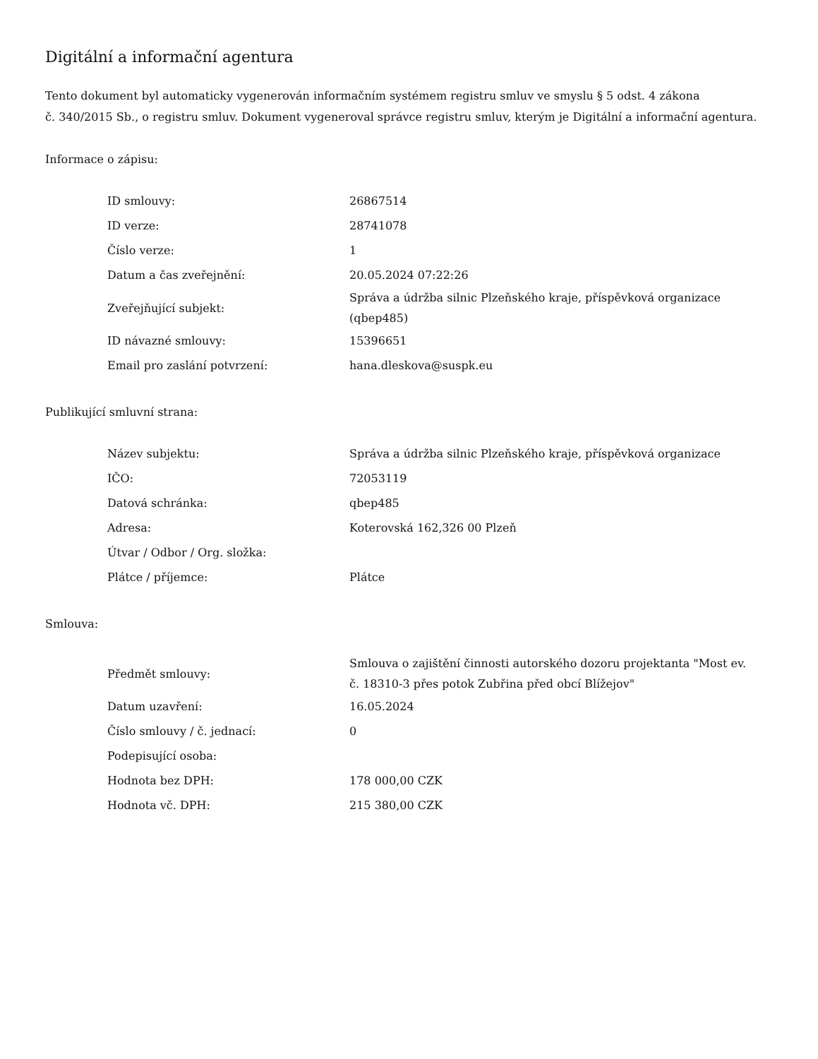Digitální a informační agentura
Tento dokument byl automaticky vygenerován informačním systémem registru smluv ve smyslu § 5 odst. 4 zákona
č. 340/2015 Sb., o registru smluv. Dokument vygeneroval správce registru smluv, kterým je Digitální a informační agentura.
Informace o zápisu:
| ID smlouvy: | 26867514 |
| ID verze: | 28741078 |
| Číslo verze: | 1 |
| Datum a čas zveřejnění: | 20.05.2024 07:22:26 |
| Zveřejňující subjekt: | Správa a údržba silnic Plzeňského kraje, příspěvková organizace (qbep485) |
| ID návazné smlouvy: | 15396651 |
| Email pro zaslání potvrzení: | hana.dleskova@suspk.eu |
Publikující smluvní strana:
| Název subjektu: | Správa a údržba silnic Plzeňského kraje, příspěvková organizace |
| IČO: | 72053119 |
| Datová schránka: | qbep485 |
| Adresa: | Koterovská 162,326 00 Plzeň |
| Útvar / Odbor / Org. složka: | |
| Plátce / příjemce: | Plátce |
Smlouva:
| Předmět smlouvy: | Smlouva o zajištění činnosti autorského dozoru projektanta "Most ev. č. 18310-3 přes potok Zubřina před obcí Blížejov" |
| Datum uzavření: | 16.05.2024 |
| Číslo smlouvy / č. jednací: | 0 |
| Podepisující osoba: | |
| Hodnota bez DPH: | 178 000,00 CZK |
| Hodnota vč. DPH: | 215 380,00 CZK |